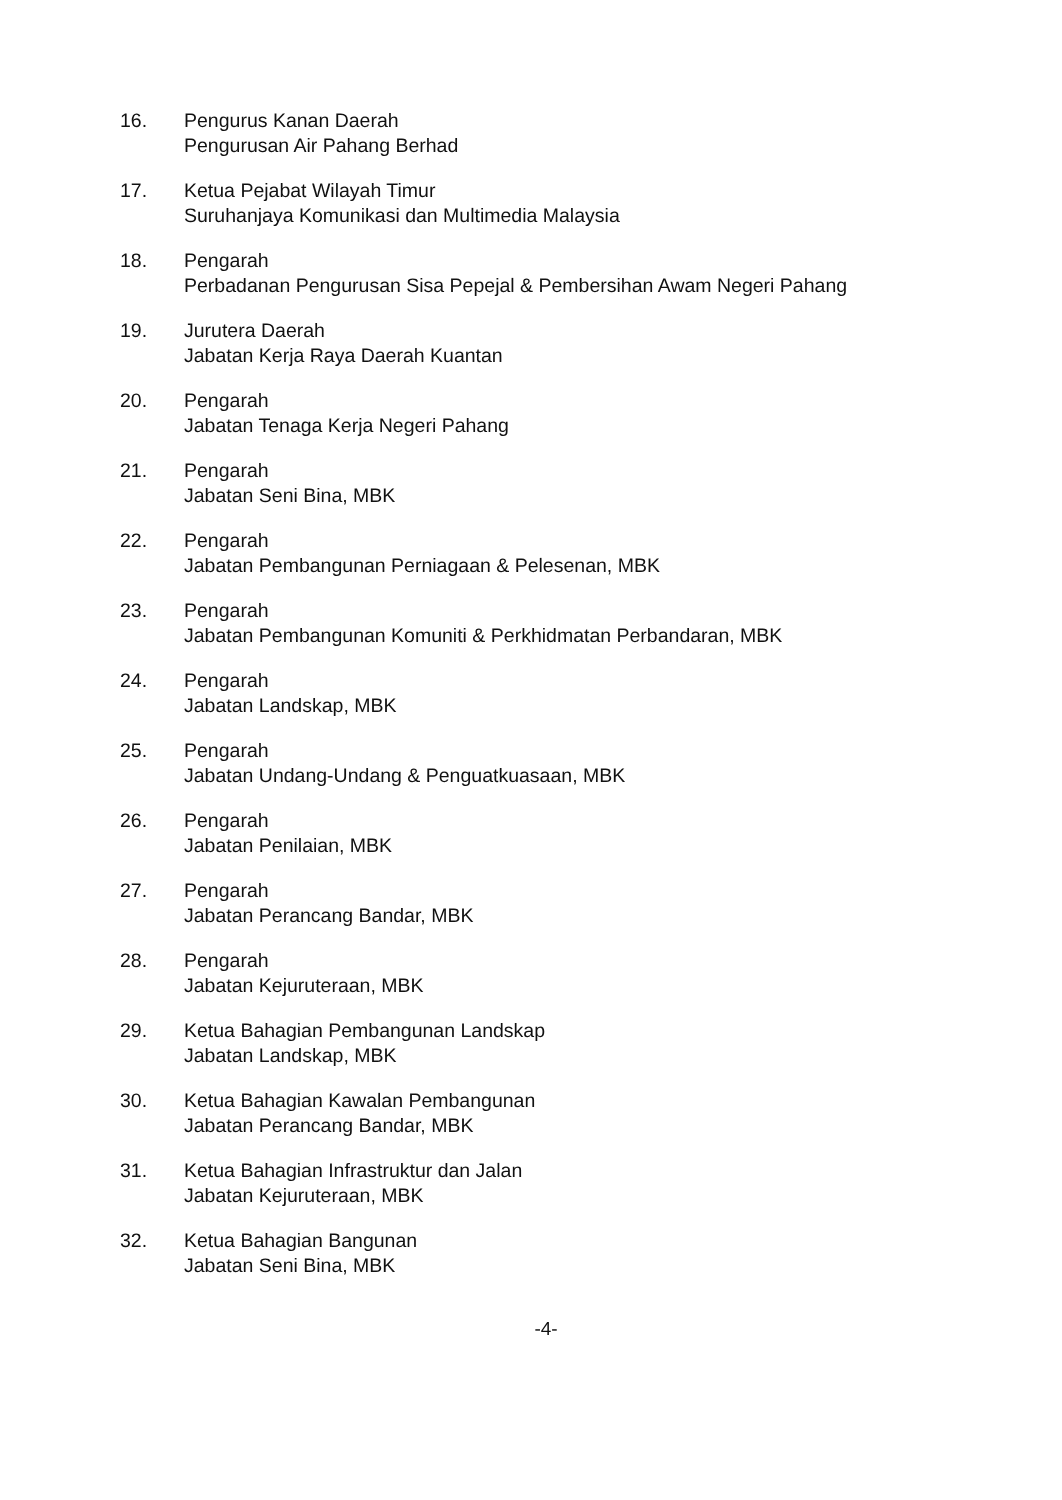16. Pengurus Kanan Daerah
Pengurusan Air Pahang Berhad
17. Ketua Pejabat Wilayah Timur
Suruhanjaya Komunikasi dan Multimedia Malaysia
18. Pengarah
Perbadanan Pengurusan Sisa Pepejal & Pembersihan Awam Negeri Pahang
19. Jurutera Daerah
Jabatan Kerja Raya Daerah Kuantan
20. Pengarah
Jabatan Tenaga Kerja Negeri Pahang
21. Pengarah
Jabatan Seni Bina, MBK
22. Pengarah
Jabatan Pembangunan Perniagaan & Pelesenan, MBK
23. Pengarah
Jabatan Pembangunan Komuniti & Perkhidmatan Perbandaran, MBK
24. Pengarah
Jabatan Landskap, MBK
25. Pengarah
Jabatan Undang-Undang & Penguatkuasaan, MBK
26. Pengarah
Jabatan Penilaian, MBK
27. Pengarah
Jabatan Perancang Bandar, MBK
28. Pengarah
Jabatan Kejuruteraan, MBK
29. Ketua Bahagian Pembangunan Landskap
Jabatan Landskap, MBK
30. Ketua Bahagian Kawalan Pembangunan
Jabatan Perancang Bandar, MBK
31. Ketua Bahagian Infrastruktur dan Jalan
Jabatan Kejuruteraan, MBK
32. Ketua Bahagian Bangunan
Jabatan Seni Bina, MBK
-4-